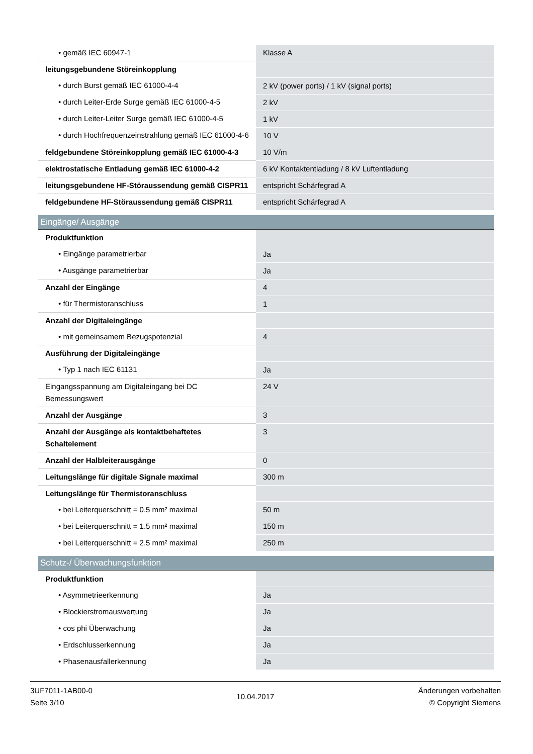| • gemäß IEC 60947-1 | Klasse A |
| leitungsgebundene Störeinkopplung | |
| • durch Burst gemäß IEC 61000-4-4 | 2 kV (power ports) / 1 kV (signal ports) |
| • durch Leiter-Erde Surge gemäß IEC 61000-4-5 | 2 kV |
| • durch Leiter-Leiter Surge gemäß IEC 61000-4-5 | 1 kV |
| • durch Hochfrequenzeinstrahlung gemäß IEC 61000-4-6 | 10 V |
| feldgebundene Störeinkopplung gemäß IEC 61000-4-3 | 10 V/m |
| elektrostatische Entladung gemäß IEC 61000-4-2 | 6 kV Kontaktentladung / 8 kV Luftentladung |
| leitungsgebundene HF-Störaussendung gemäß CISPR11 | entspricht Schärfegrad A |
| feldgebundene HF-Störaussendung gemäß CISPR11 | entspricht Schärfegrad A |
Eingänge/ Ausgänge
| Produktfunktion | |
| • Eingänge parametrierbar | Ja |
| • Ausgänge parametrierbar | Ja |
| Anzahl der Eingänge | 4 |
| • für Thermistoranschluss | 1 |
| Anzahl der Digitaleingänge | |
| • mit gemeinsamem Bezugspotenzial | 4 |
| Ausführung der Digitaleingänge | |
| • Typ 1 nach IEC 61131 | Ja |
| Eingangsspannung am Digitaleingang bei DC Bemessungswert | 24 V |
| Anzahl der Ausgänge | 3 |
| Anzahl der Ausgänge als kontaktbehaftetes Schaltelement | 3 |
| Anzahl der Halbleiterausgänge | 0 |
| Leitungslänge für digitale Signale maximal | 300 m |
| Leitungslänge für Thermistoranschluss | |
| • bei Leiterquerschnitt = 0.5 mm² maximal | 50 m |
| • bei Leiterquerschnitt = 1.5 mm² maximal | 150 m |
| • bei Leiterquerschnitt = 2.5 mm² maximal | 250 m |
Schutz-/ Überwachungsfunktion
| Produktfunktion | |
| • Asymmetrieerkennung | Ja |
| • Blockierstromauswertung | Ja |
| • cos phi Überwachung | Ja |
| • Erdschlusserkennung | Ja |
| • Phasenausfallerkennung | Ja |
3UF7011-1AB00-0
Seite 3/10
10.04.2017
Änderungen vorbehalten
© Copyright Siemens